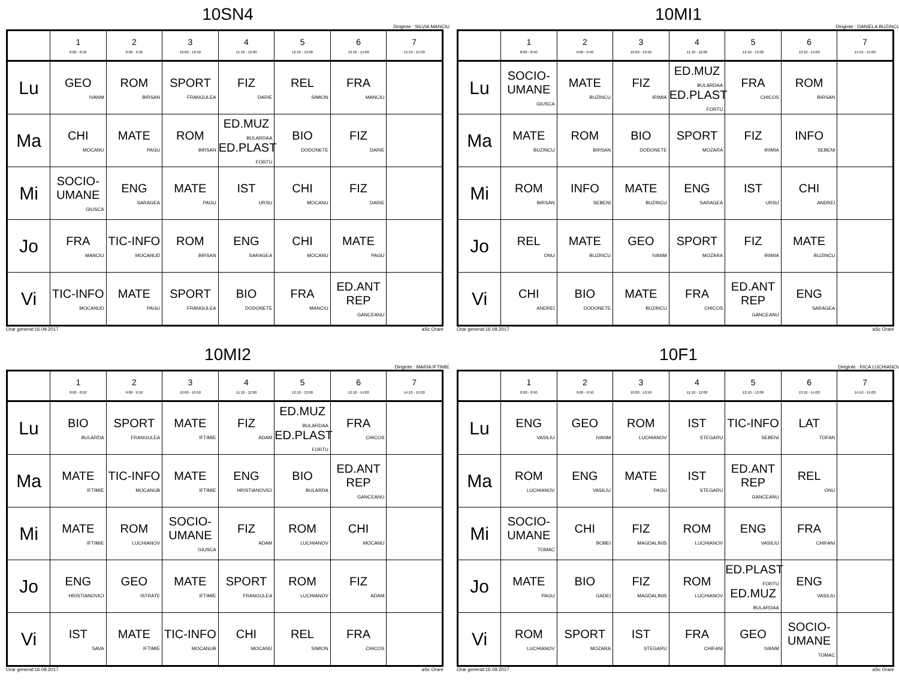10SN4
Diriginte : SILVIA MANCIU
| | 1 8:00 - 8:50 | 2 9:00 - 9:50 | 3 10:00 - 10:50 | 4 11:10 - 12:00 | 5 12:10 - 13:00 | 6 13:10 - 14:00 | 7 14:10 - 15:00 |
| --- | --- | --- | --- | --- | --- | --- | --- |
| Lu | GEO IVANM | ROM BIRSAN | SPORT FRANGULEA | FIZ DARIE | REL SIMION | FRA MANCIU | |
| Ma | CHI MOCANU | MATE PAGU | ROM BIRSAN | ED.MUZ BULARDAA ED.PLAST FORTU | BIO DODONETE | FIZ DARIE | |
| Mi | SOCIO-UMANE GIUSCA | ENG SARAGEA | MATE PAGU | IST URSU | CHI MOCANU | FIZ DARIE | |
| Jo | FRA MANCIU | TIC-INFO MOCANUD | ROM BIRSAN | ENG SARAGEA | CHI MOCANU | MATE PAGU | |
| Vi | TIC-INFO MOCANUD | MATE PAGU | SPORT FRANGULEA | BIO DODONETE | FRA MANCIU | ED.ANT REP GANCEANU | |
Orar generat:16.09.2017 aSc Orare
10MI1
Diriginte : DANIELA BUZINCU
| | 1 8:00 - 8:50 | 2 9:00 - 9:50 | 3 10:00 - 10:50 | 4 11:10 - 12:00 | 5 12:10 - 13:00 | 6 13:10 - 14:00 | 7 14:10 - 15:00 |
| --- | --- | --- | --- | --- | --- | --- | --- |
| Lu | SOCIO-UMANE GIUSCA | MATE BUZINCU | FIZ IRIMIA | ED.MUZ BULARDAA ED.PLAST FORTU | FRA CHICOS | ROM BIRSAN | |
| Ma | MATE BUZINCU | ROM BIRSAN | BIO DODONETE | SPORT MOZARA | FIZ IRIMIA | INFO SEBENI | |
| Mi | ROM BIRSAN | INFO SEBENI | MATE BUZINCU | ENG SARAGEA | IST URSU | CHI ANDREI | |
| Jo | REL ONU | MATE BUZINCU | GEO IVANM | SPORT MOZARA | FIZ IRIMIA | MATE BUZINCU | |
| Vi | CHI ANDREI | BIO DODONETE | MATE BUZINCU | FRA CHICOS | ED.ANT REP GANCEANU | ENG SARAGEA | |
Orar generat:16.09.2017 aSc Orare
10MI2
Diriginte : MARIA IFTIMIE
| | 1 8:00 - 8:50 | 2 9:00 - 9:50 | 3 10:00 - 10:50 | 4 11:10 - 12:00 | 5 12:10 - 13:00 | 6 13:10 - 14:00 | 7 14:10 - 15:00 |
| --- | --- | --- | --- | --- | --- | --- | --- |
| Lu | BIO BULARDA | SPORT FRANGULEA | MATE IFTIMIE | FIZ ADAM | ED.MUZ BULARDAA ED.PLAST FORTU | FRA CHICOS | |
| Ma | MATE IFTIMIE | TIC-INFO MOCANUB | MATE IFTIMIE | ENG HRISTIANOVICI | BIO BULARDA | ED.ANT REP GANCEANU | |
| Mi | MATE IFTIMIE | ROM LUCHIANOV | SOCIO-UMANE GIUSCA | FIZ ADAM | ROM LUCHIANOV | CHI MOCANU | |
| Jo | ENG HRISTIANOVICI | GEO ISTRATE | MATE IFTIMIE | SPORT FRANGULEA | ROM LUCHIANOV | FIZ ADAM | |
| Vi | IST SAVA | MATE IFTIMIE | TIC-INFO MOCANUB | CHI MOCANU | REL SIMION | FRA CHICOS | |
Orar generat:16.09.2017 aSc Orare
10F1
Diriginte : RICA LUCHIANOV
| | 1 8:00 - 8:50 | 2 9:00 - 9:50 | 3 10:00 - 10:50 | 4 11:10 - 12:00 | 5 12:10 - 13:00 | 6 13:10 - 14:00 | 7 14:10 - 15:00 |
| --- | --- | --- | --- | --- | --- | --- | --- |
| Lu | ENG VASILIU | GEO IVANM | ROM LUCHIANOV | IST STEGARU | TIC-INFO SEBENI | LAT TOFAN | |
| Ma | ROM LUCHIANOV | ENG VASILIU | MATE PAGU | IST STEGARU | ED.ANT REP GANCEANU | REL ONU | |
| Mi | SOCIO-UMANE TOMAC | CHI BOBEI | FIZ MAGDALINIS | ROM LUCHIANOV | ENG VASILIU | FRA CHIFANI | |
| Jo | MATE PAGU | BIO GADEI | FIZ MAGDALINIS | ROM LUCHIANOV | ED.PLAST FORTU ED.MUZ BULARDAA | ENG VASILIU | |
| Vi | ROM LUCHIANOV | SPORT MOZARA | IST STEGARU | FRA CHIFANI | GEO IVANM | SOCIO-UMANE TOMAC | |
Orar generat:16.09.2017 aSc Orare